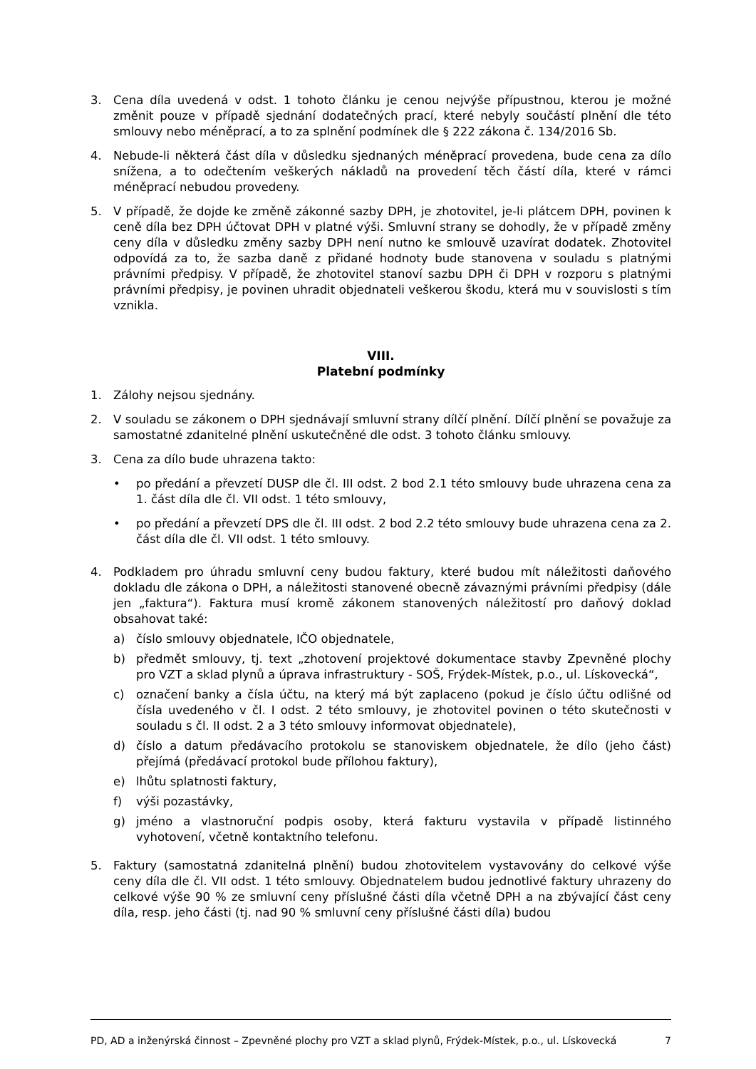3. Cena díla uvedená v odst. 1 tohoto článku je cenou nejvýše přípustnou, kterou je možné změnit pouze v případě sjednání dodatečných prací, které nebyly součástí plnění dle této smlouvy nebo méněprací, a to za splnění podmínek dle § 222 zákona č. 134/2016 Sb.
4. Nebude-li některá část díla v důsledku sjednaných méněprací provedena, bude cena za dílo snížena, a to odečtením veškerých nákladů na provedení těch částí díla, které v rámci méněprací nebudou provedeny.
5. V případě, že dojde ke změně zákonné sazby DPH, je zhotovitel, je-li plátcem DPH, povinen k ceně díla bez DPH účtovat DPH v platné výši. Smluvní strany se dohodly, že v případě změny ceny díla v důsledku změny sazby DPH není nutno ke smlouvě uzavírat dodatek. Zhotovitel odpovídá za to, že sazba daně z přidané hodnoty bude stanovena v souladu s platnými právními předpisy. V případě, že zhotovitel stanoví sazbu DPH či DPH v rozporu s platnými právními předpisy, je povinen uhradit objednateli veškerou škodu, která mu v souvislosti s tím vznikla.
VIII.
Platební podmínky
1. Zálohy nejsou sjednány.
2. V souladu se zákonem o DPH sjednávají smluvní strany dílčí plnění. Dílčí plnění se považuje za samostatné zdanitelné plnění uskutečněné dle odst. 3 tohoto článku smlouvy.
3. Cena za dílo bude uhrazena takto:
• po předání a převzetí DUSP dle čl. III odst. 2 bod 2.1 této smlouvy bude uhrazena cena za 1. část díla dle čl. VII odst. 1 této smlouvy,
• po předání a převzetí DPS dle čl. III odst. 2 bod 2.2 této smlouvy bude uhrazena cena za 2. část díla dle čl. VII odst. 1 této smlouvy.
4. Podkladem pro úhradu smluvní ceny budou faktury, které budou mít náležitosti daňového dokladu dle zákona o DPH, a náležitosti stanovené obecně závaznými právními předpisy (dále jen „faktura“). Faktura musí kromě zákonem stanovených náležitostí pro daňový doklad obsahovat také:
a) číslo smlouvy objednatele, IČO objednatele,
b) předmět smlouvy, tj. text „zhotovení projektové dokumentace stavby Zpevněné plochy pro VZT a sklad plynů a úprava infrastruktury - SOŠ, Frýdek-Místek, p.o., ul. Lískovecká“,
c) označení banky a čísla účtu, na který má být zaplaceno (pokud je číslo účtu odlišné od čísla uvedeného v čl. I odst. 2 této smlouvy, je zhotovitel povinen o této skutečnosti v souladu s čl. II odst. 2 a 3 této smlouvy informovat objednatele),
d) číslo a datum předávacího protokolu se stanoviskem objednatele, že dílo (jeho část) přejímá (předávací protokol bude přílohou faktury),
e) lhůtu splatnosti faktury,
f) výši pozastávky,
g) jméno a vlastnoruční podpis osoby, která fakturu vystavila v případě listinného vyhotovení, včetně kontaktního telefonu.
5. Faktury (samostatná zdanitelná plnění) budou zhotovitelem vystavovány do celkové výše ceny díla dle čl. VII odst. 1 této smlouvy. Objednatelem budou jednotlivé faktury uhrazeny do celkové výše 90 % ze smluvní ceny příslušné části díla včetně DPH a na zbývající část ceny díla, resp. jeho části (tj. nad 90 % smluvní ceny příslušné části díla) budou
PD, AD a inženýrská činnost – Zpevněné plochy pro VZT a sklad plynů, Frýdek-Místek, p.o., ul. Lískovecká 7